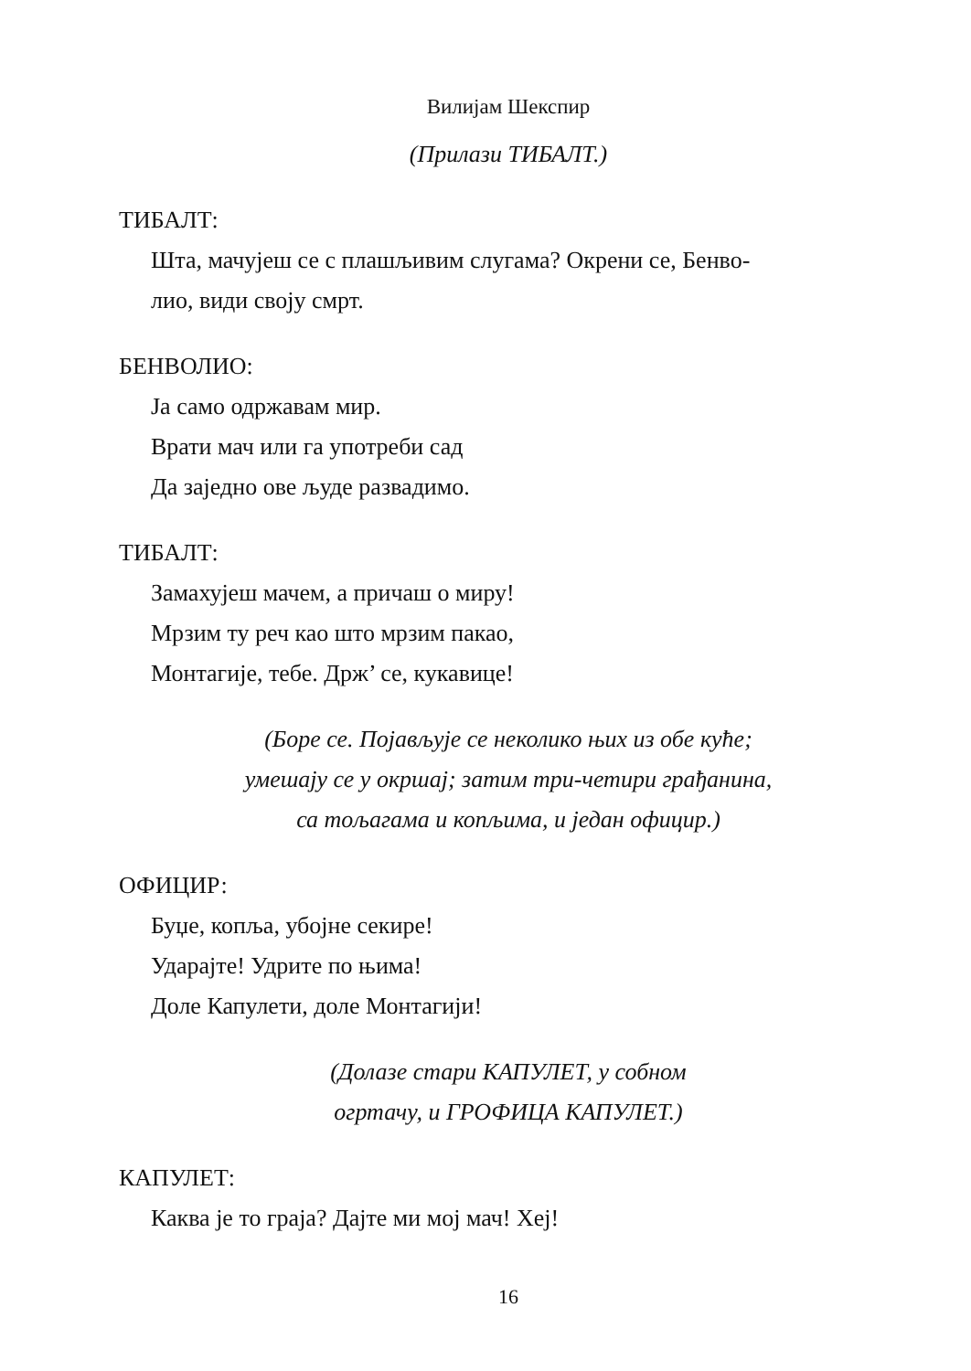Вилијам Шекспир
(Прилази ТИБАЛТ.)
ТИБАЛТ:
Шта, мачујеш се с плашљивим слугама? Окрени се, Бенво-
лио, види своју смрт.
БЕНВОЛИО:
Ја само одржавам мир.
Врати мач или га употреби сад
Да заједно ове људе развадимо.
ТИБАЛТ:
Замахујеш мачем, а причаш о миру!
Мрзим ту реч као што мрзим пакао,
Монтагије, тебе. Држ’ се, кукавице!
(Боре се. Појављује се неколико њих из обе куће;
умешају се у окршај; затим три-четири грађанина,
са тољагама и копљима, и један официр.)
ОФИЦИР:
Буџе, копља, убојне секире!
Ударајте! Удрите по њима!
Доле Капулети, доле Монтагији!
(Долазе стари КАПУЛЕТ, у собном
огртачу, и ГРОФИЦА КАПУЛЕТ.)
КАПУЛЕТ:
Каква је то граја? Дајте ми мој мач! Хеј!
16